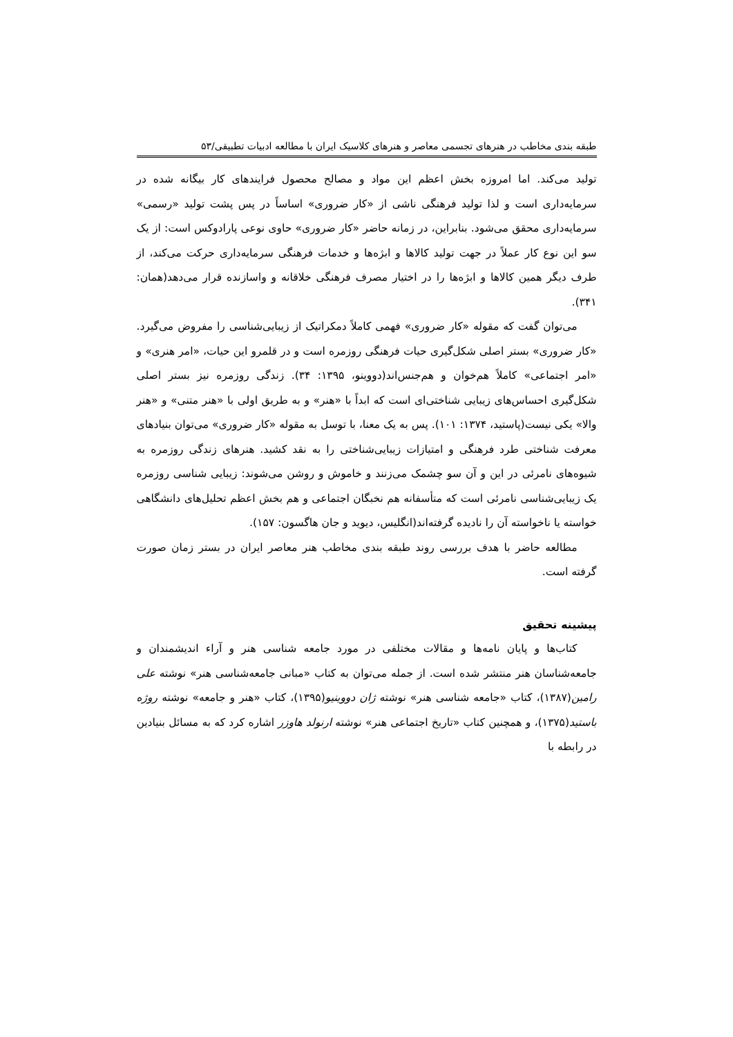طبقه بندی مخاطب در هنرهای تجسمی معاصر و هنرهای کلاسیک ایران با مطالعه ادبیات تطبیقی/۵۳
تولید می‌کند. اما امروزه بخش اعظم این مواد و مصالح محصول فرایندهای کار بیگانه شده در سرمایه‌داری است و لذا تولید فرهنگی ناشی از «کار ضروری» اساساً در پس پشت تولید «رسمی» سرمایه‌داری محقق می‌شود. بنابراین، در زمانه حاضر «کار ضروری» حاوی نوعی پارادوکس است: از یک سو این نوع کار عملاً در جهت تولید کالاها و ابژه‌ها و خدمات فرهنگی سرمایه‌داری حرکت می‌کند، از طرف دیگر همین کالاها و ابژه‌ها را در اختیار مصرف فرهنگی خلاقانه و واسازنده قرار می‌دهد(همان: ۳۴۱).
می‌توان گفت که مقوله «کار ضروری» فهمی کاملاً دمکراتیک از زیبایی‌شناسی را مفروض می‌گیرد. «کار ضروری» بستر اصلی شکل‌گیری حیات فرهنگی روزمره است و در قلمرو این حیات، «امر هنری» و «امر اجتماعی» کاملاً هم‌خوان و هم‌جنس‌اند(دووینو، ۱۳۹۵: ۳۴). زندگی روزمره نیز بستر اصلی شکل‌گیری احساس‌های زیبایی شناختی‌ای است که ابداً با «هنر» و به طریق اولی با «هنر متنی» و «هنر والا» یکی نیست(پاستید، ۱۳۷۴: ۱۰۱). پس به یک معنا، با توسل به مقوله «کار ضروری» می‌توان بنیادهای معرفت شناختی طرد فرهنگی و امتیازات زیبایی‌شناختی را به نقد کشید. هنرهای زندگی روزمره به شیوه‌های نامرئی در این و آن سو چشمک می‌زنند و خاموش و روشن می‌شوند: زیبایی شناسی روزمره یک زیبایی‌شناسی نامرئی است که متأسفانه هم نخبگان اجتماعی و هم بخش اعظم تحلیل‌های دانشگاهی خواسته یا ناخواسته آن را نادیده گرفته‌اند(انگلیس، دیوید و جان هاگسون: ۱۵۷).
مطالعه حاضر با هدف بررسی روند طبقه بندی مخاطب هنر معاصر ایران در بستر زمان صورت گرفته است.
پیشینه تحقیق
کتاب‌ها و پایان نامه‌ها و مقالات مختلفی در مورد جامعه شناسی هنر و آراء اندیشمندان و جامعه‌شناسان هنر منتشر شده است. از جمله می‌توان به کتاب «مبانی جامعه‌شناسی هنر» نوشته علی رامین(۱۳۸۷)، کتاب «جامعه شناسی هنر» نوشته ژان دووینیو(۱۳۹۵)، کتاب «هنر و جامعه» نوشته روژه باستید(۱۳۷۵)، و همچنین کتاب «تاریخ اجتماعی هنر» نوشته ارنولد هاوزر اشاره کرد که به مسائل بنیادین در رابطه با